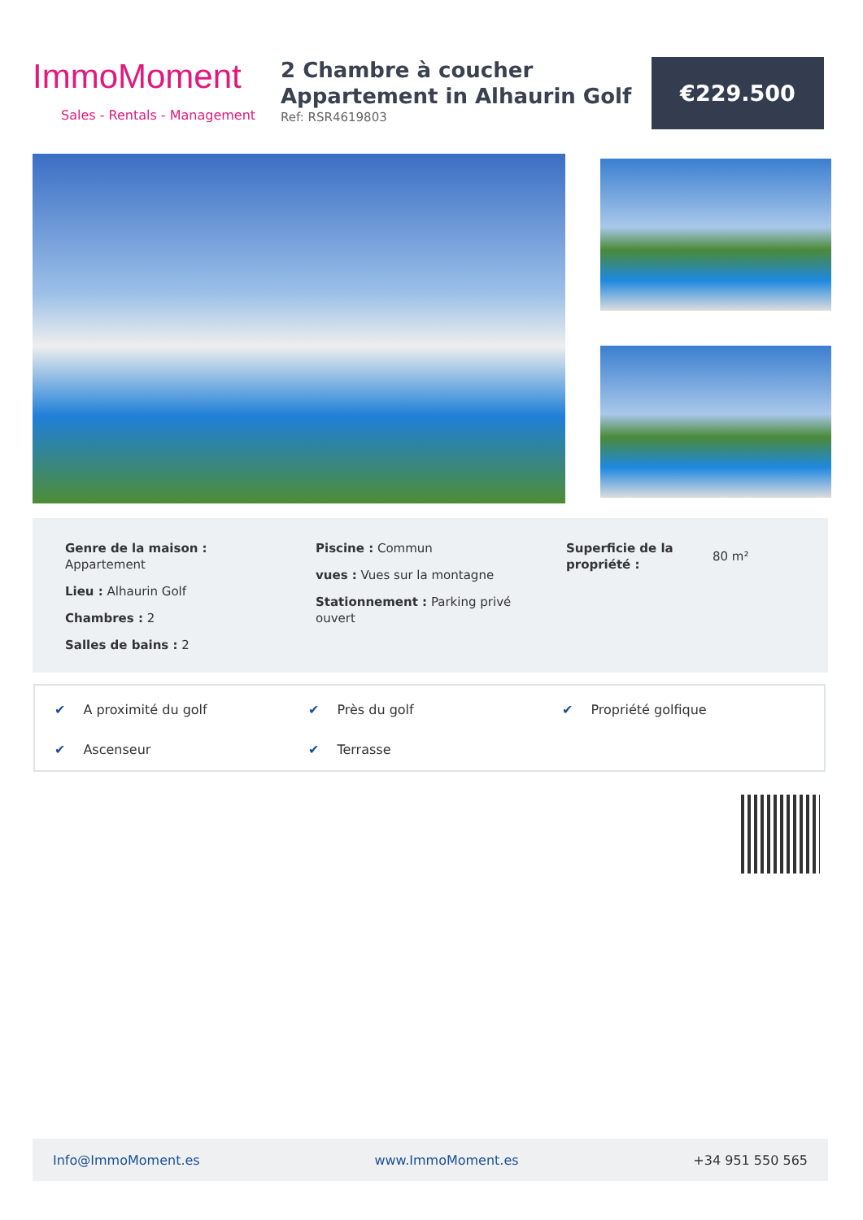ImmoMoment
Sales - Rentals - Management
2 Chambre à coucher Appartement in Alhaurin Golf
Ref: RSR4619803
€229.500
Genre de la maison : Appartement
Lieu : Alhaurin Golf
Chambres : 2
Salles de bains : 2
Piscine : Commun
vues : Vues sur la montagne
Stationnement : Parking privé ouvert
Superficie de la propriété :
80 m²
✔ A proximité du golf
✔ Près du golf
✔ Propriété golfique
✔ Ascenseur
✔ Terrasse
Info@ImmoMoment.es www.ImmoMoment.es +34 951 550 565